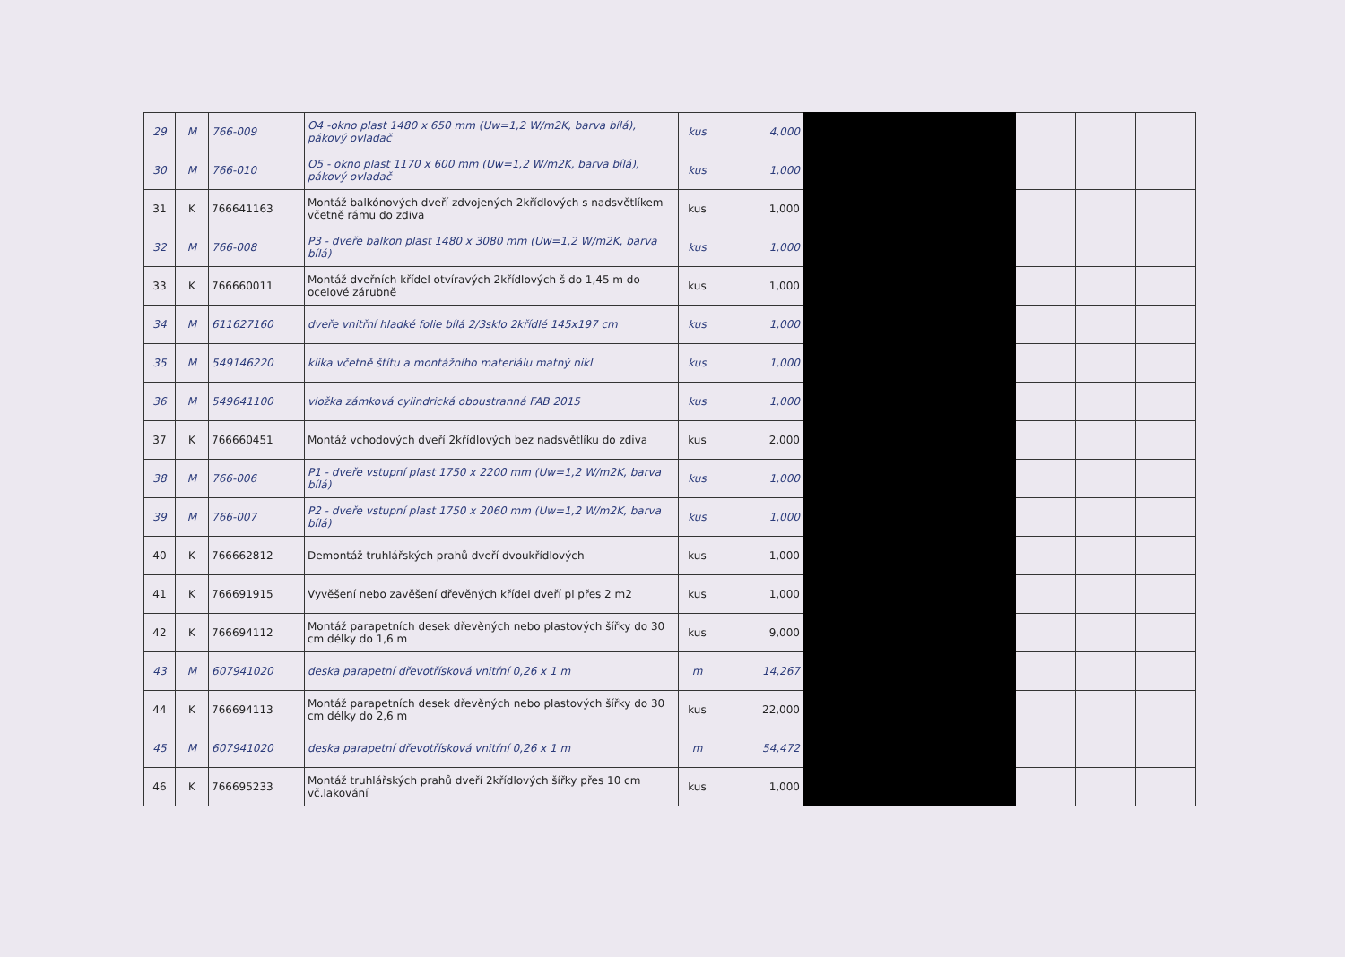| 29 | M | 766-009 | O4 -okno plast 1480 x 650 mm (Uw=1,2 W/m2K, barva bílá), pákový ovladač | kus | 4,000 | | | | |
| 30 | M | 766-010 | O5 - okno plast 1170 x 600 mm (Uw=1,2 W/m2K, barva bílá), pákový ovladač | kus | 1,000 | | | | |
| 31 | K | 766641163 | Montáž balkónových dveří zdvojených 2křídlových s nadsvětlíkem včetně rámu do zdiva | kus | 1,000 | | | | |
| 32 | M | 766-008 | P3 - dveře balkon plast 1480 x 3080 mm (Uw=1,2 W/m2K, barva bílá) | kus | 1,000 | | | | |
| 33 | K | 766660011 | Montáž dveřních křídel otvíravých 2křídlových š do 1,45 m do ocelové zárubně | kus | 1,000 | | | | |
| 34 | M | 611627160 | dveře vnitřní hladké folie bílá 2/3sklo 2křídlé 145x197 cm | kus | 1,000 | | | | |
| 35 | M | 549146220 | klika včetně štítu a montážního materiálu matný nikl | kus | 1,000 | | | | |
| 36 | M | 549641100 | vložka zámková cylindrická oboustranná FAB 2015 | kus | 1,000 | | | | |
| 37 | K | 766660451 | Montáž vchodových dveří 2křídlových bez nadsvětlíku do zdiva | kus | 2,000 | | | | |
| 38 | M | 766-006 | P1 - dveře vstupní plast 1750 x 2200 mm (Uw=1,2 W/m2K, barva bílá) | kus | 1,000 | | | | |
| 39 | M | 766-007 | P2 - dveře vstupní plast 1750 x 2060 mm (Uw=1,2 W/m2K, barva bílá) | kus | 1,000 | | | | |
| 40 | K | 766662812 | Demontáž truhlářských prahů dveří dvoukřídlových | kus | 1,000 | | | | |
| 41 | K | 766691915 | Vyvěšení nebo zavěšení dřevěných křídel dveří pl přes 2 m2 | kus | 1,000 | | | | |
| 42 | K | 766694112 | Montáž parapetních desek dřevěných nebo plastových šířky do 30 cm délky do 1,6 m | kus | 9,000 | | | | |
| 43 | M | 607941020 | deska parapetní dřevotřísková vnitřní 0,26 x 1 m | m | 14,267 | | | | |
| 44 | K | 766694113 | Montáž parapetních desek dřevěných nebo plastových šířky do 30 cm délky do 2,6 m | kus | 22,000 | | | | |
| 45 | M | 607941020 | deska parapetní dřevotřísková vnitřní 0,26 x 1 m | m | 54,472 | | | | |
| 46 | K | 766695233 | Montáž truhlářských prahů dveří 2křídlových šířky přes 10 cm vč.lakování | kus | 1,000 | | | | |